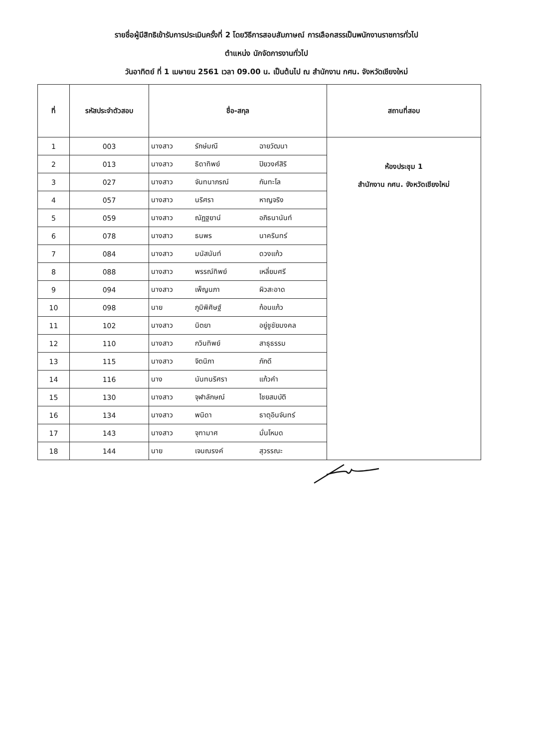รายชื่อผู้มีสิทธิเข้ารับการประเมินครั้งที่ 2 โดยวิธีการสอบสัมภาษณ์ การเลือกสรรเป็นพนักงานราชการทั่วไป
ตำแหน่ง นักจัดการงานทั่วไป
วันอาทิตย์ ที่ 1 เมษายน 2561 เวลา 09.00 น. เป็นต้นไป ณ สำนักงาน กศน. จังหวัดเชียงใหม่
| ที่ | รหัสประจำตัวสอบ | ชื่อ-สกุล | | | สถานที่สอบ |
| --- | --- | --- | --- | --- | --- |
| 1 | 003 | นางสาว | รักษ์มณี | ฉายวัฒนา | ห้องประชุม 1 สำนักงาน กศน. จังหวัดเชียงใหม่ |
| 2 | 013 | นางสาว | ธิดาทิพย์ | ปิยวงศ์สิริ | |
| 3 | 027 | นางสาว | จันทนาภรณ์ | กันทะโล | |
| 4 | 057 | นางสาว | นริศรา | หาญจริง | |
| 5 | 059 | นางสาว | ณัฏฐยาน์ | อภิธนานันท์ | |
| 6 | 078 | นางสาว | ธนพร | นาครินทร์ | |
| 7 | 084 | นางสาว | มนัสนันท์ | ดวงแก้ว | |
| 8 | 088 | นางสาว | พรรณ์ทิพย์ | เหลี่ยมศรี | |
| 9 | 094 | นางสาว | เพ็ญนภา | ผิวสะอาด | |
| 10 | 098 | นาย | ภูมิพิศิษฐ์ | ก้อนแก้ว | |
| 11 | 102 | นางสาว | นิตยา | อยู่ชูชัยมงคล | |
| 12 | 110 | นางสาว | กวินทิพย์ | สาธุธรรม | |
| 13 | 115 | นางสาว | จิตนิภา | ภักดี | |
| 14 | 116 | นาง | นันทนริศรา | แก้วคำ | |
| 15 | 130 | นางสาว | จุฬาลักษณ์ | ไชยสมบัติ | |
| 16 | 134 | นางสาว | พนิดา | ธาตุอินจันทร์ | |
| 17 | 143 | นางสาว | จุฑามาศ | มั่นโหมด | |
| 18 | 144 | นาย | เจนณรงค์ | สุวรรณะ | |